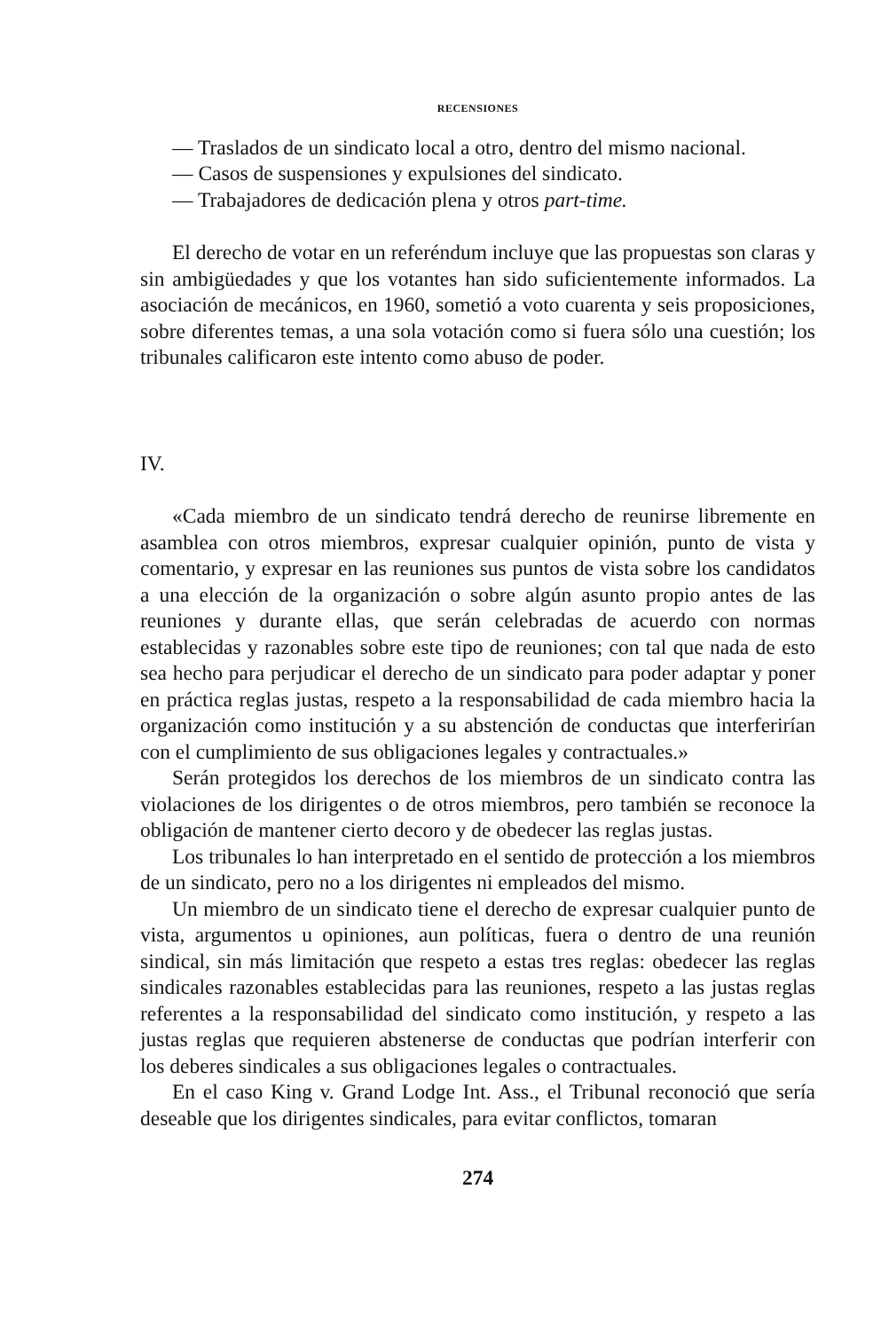RECENSIONES
— Traslados de un sindicato local a otro, dentro del mismo nacional.
— Casos de suspensiones y expulsiones del sindicato.
— Trabajadores de dedicación plena y otros part-time.
El derecho de votar en un referéndum incluye que las propuestas son claras y sin ambigüedades y que los votantes han sido suficientemente informados. La asociación de mecánicos, en 1960, sometió a voto cuarenta y seis proposiciones, sobre diferentes temas, a una sola votación como si fuera sólo una cuestión; los tribunales calificaron este intento como abuso de poder.
IV.
«Cada miembro de un sindicato tendrá derecho de reunirse libremente en asamblea con otros miembros, expresar cualquier opinión, punto de vista y comentario, y expresar en las reuniones sus puntos de vista sobre los candidatos a una elección de la organización o sobre algún asunto propio antes de las reuniones y durante ellas, que serán celebradas de acuerdo con normas establecidas y razonables sobre este tipo de reuniones; con tal que nada de esto sea hecho para perjudicar el derecho de un sindicato para poder adaptar y poner en práctica reglas justas, respeto a la responsabilidad de cada miembro hacia la organización como institución y a su abstención de conductas que interferirían con el cumplimiento de sus obligaciones legales y contractuales.»
Serán protegidos los derechos de los miembros de un sindicato contra las violaciones de los dirigentes o de otros miembros, pero también se reconoce la obligación de mantener cierto decoro y de obedecer las reglas justas.
Los tribunales lo han interpretado en el sentido de protección a los miembros de un sindicato, pero no a los dirigentes ni empleados del mismo.
Un miembro de un sindicato tiene el derecho de expresar cualquier punto de vista, argumentos u opiniones, aun políticas, fuera o dentro de una reunión sindical, sin más limitación que respeto a estas tres reglas: obedecer las reglas sindicales razonables establecidas para las reuniones, respeto a las justas reglas referentes a la responsabilidad del sindicato como institución, y respeto a las justas reglas que requieren abstenerse de conductas que podrían interferir con los deberes sindicales a sus obligaciones legales o contractuales.
En el caso King v. Grand Lodge Int. Ass., el Tribunal reconoció que sería deseable que los dirigentes sindicales, para evitar conflictos, tomaran
274